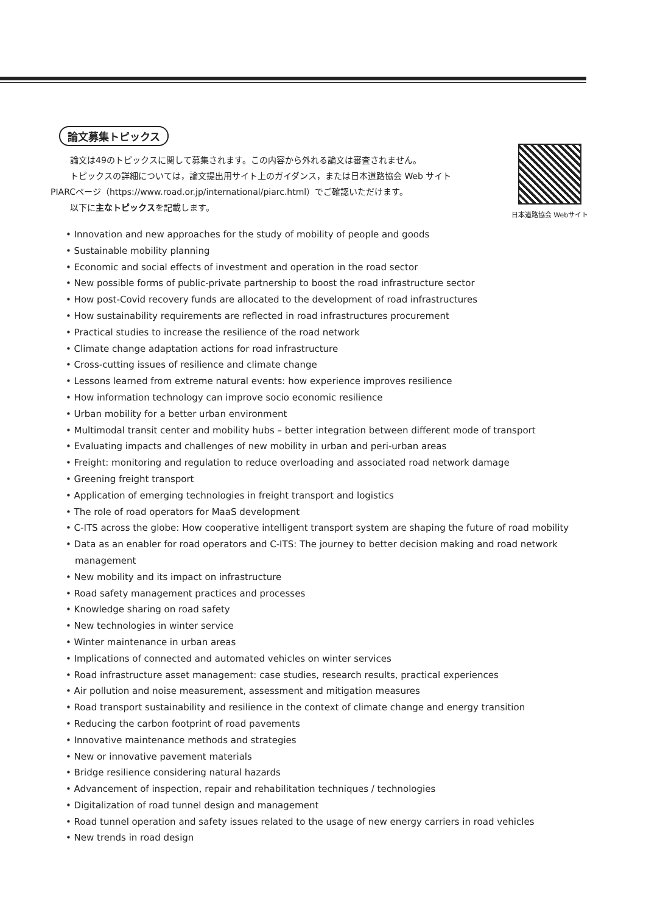日本道路協会 Webサイト
論文募集トピックス
論文は49のトピックスに関して募集されます。この内容から外れる論文は審査されません。
トピックスの詳細については，論文提出用サイト上のガイダンス，または日本道路協会 Web サイト
PIARCページ（https://www.road.or.jp/international/piarc.html）でご確認いただけます。
以下に主なトピックスを記載します。
• Innovation and new approaches for the study of mobility of people and goods
• Sustainable mobility planning
• Economic and social effects of investment and operation in the road sector
• New possible forms of public-private partnership to boost the road infrastructure sector
• How post-Covid recovery funds are allocated to the development of road infrastructures
• How sustainability requirements are reflected in road infrastructures procurement
• Practical studies to increase the resilience of the road network
• Climate change adaptation actions for road infrastructure
• Cross-cutting issues of resilience and climate change
• Lessons learned from extreme natural events: how experience improves resilience
• How information technology can improve socio economic resilience
• Urban mobility for a better urban environment
• Multimodal transit center and mobility hubs – better integration between different mode of transport
• Evaluating impacts and challenges of new mobility in urban and peri-urban areas
• Freight: monitoring and regulation to reduce overloading and associated road network damage
• Greening freight transport
• Application of emerging technologies in freight transport and logistics
• The role of road operators for MaaS development
• C-ITS across the globe: How cooperative intelligent transport system are shaping the future of road mobility
• Data as an enabler for road operators and C-ITS: The journey to better decision making and road network management
• New mobility and its impact on infrastructure
• Road safety management practices and processes
• Knowledge sharing on road safety
• New technologies in winter service
• Winter maintenance in urban areas
• Implications of connected and automated vehicles on winter services
• Road infrastructure asset management: case studies, research results, practical experiences
• Air pollution and noise measurement, assessment and mitigation measures
• Road transport sustainability and resilience in the context of climate change and energy transition
• Reducing the carbon footprint of road pavements
• Innovative maintenance methods and strategies
• New or innovative pavement materials
• Bridge resilience considering natural hazards
• Advancement of inspection, repair and rehabilitation techniques / technologies
• Digitalization of road tunnel design and management
• Road tunnel operation and safety issues related to the usage of new energy carriers in road vehicles
• New trends in road design